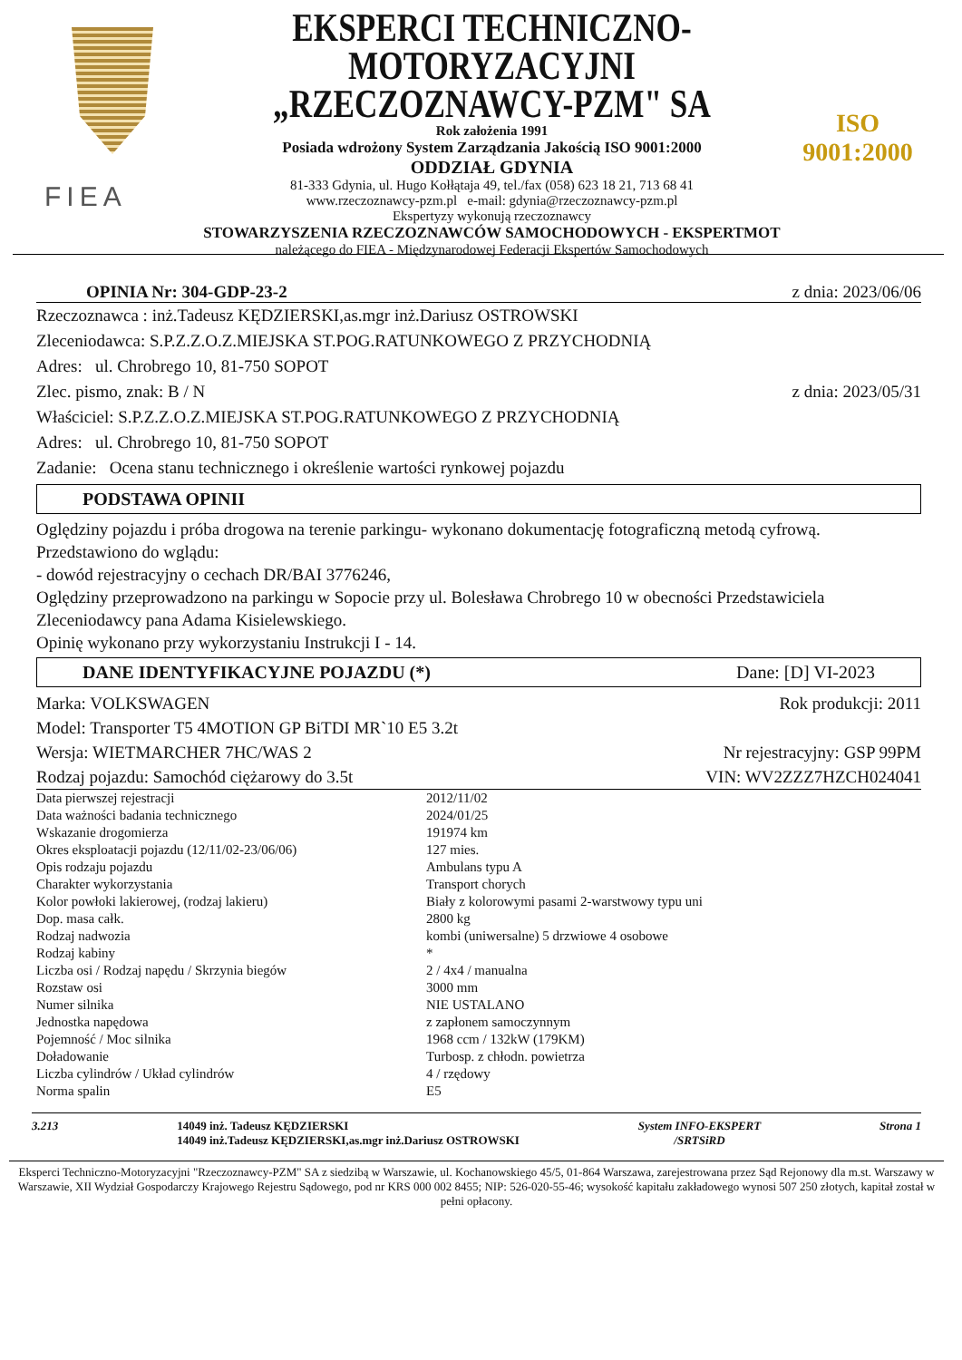FIEA
EKSPERCI TECHNICZNO-MOTORYZACYJNI
„RZECZOZNAWCY-PZM" SA
Rok założenia 1991
Posiada wdrożony System Zarządzania Jakością ISO 9001:2000
ODDZIAŁ GDYNIA
81-333 Gdynia, ul. Hugo Kołłątaja 49, tel./fax (058) 623 18 21, 713 68 41
www.rzeczoznawcy-pzm.pl e-mail: gdynia@rzeczoznawcy-pzm.pl
Ekspertyzy wykonują rzeczoznawcy
STOWARZYSZENIA RZECZOZNAWCÓW SAMOCHODOWYCH - EKSPERTMOT
należącego do FIEA - Międzynarodowej Federacji Ekspertów Samochodowych
ISO
9001:2000
OPINIA Nr: 304-GDP-23-2 z dnia: 2023/06/06
Rzeczoznawca : inż.Tadeusz KĘDZIERSKI,as.mgr inż.Dariusz OSTROWSKI
Zleceniodawca: S.P.Z.Z.O.Z.MIEJSKA ST.POG.RATUNKOWEGO Z PRZYCHODNIĄ
Adres: ul. Chrobrego 10, 81-750 SOPOT
Zlec. pismo, znak: B / N z dnia: 2023/05/31
Właściciel: S.P.Z.Z.O.Z.MIEJSKA ST.POG.RATUNKOWEGO Z PRZYCHODNIĄ
Adres: ul. Chrobrego 10, 81-750 SOPOT
Zadanie: Ocena stanu technicznego i określenie wartości rynkowej pojazdu
PODSTAWA OPINII
Oględziny pojazdu i próba drogowa na terenie parkingu- wykonano dokumentację fotograficzną metodą cyfrową.
Przedstawiono do wglądu:
- dowód rejestracyjny o cechach DR/BAI 3776246,
Oględziny przeprowadzono na parkingu w Sopocie przy ul. Bolesława Chrobrego 10 w obecności Przedstawiciela Zleceniodawcy pana Adama Kisielewskiego.
Opinię wykonano przy wykorzystaniu Instrukcji I - 14.
DANE IDENTYFIKACYJNE POJAZDU (*) Dane: [D] VI-2023
Marka: VOLKSWAGEN Rok produkcji: 2011
Model: Transporter T5 4MOTION GP BiTDI MR`10 E5 3.2t
Wersja: WIETMARCHER 7HC/WAS 2 Nr rejestracyjny: GSP 99PM
Rodzaj pojazdu: Samochód ciężarowy do 3.5t VIN: WV2ZZZ7HZCH024041
| Data pierwszej rejestracji | 2012/11/02 |
| Data ważności badania technicznego | 2024/01/25 |
| Wskazanie drogomierza | 191974 km |
| Okres eksploatacji pojazdu (12/11/02-23/06/06) | 127 mies. |
| Opis rodzaju pojazdu | Ambulans typu A |
| Charakter wykorzystania | Transport chorych |
| Kolor powłoki lakierowej, (rodzaj lakieru) | Biały z kolorowymi pasami 2-warstwowy typu uni |
| Dop. masa całk. | 2800 kg |
| Rodzaj nadwozia | kombi (uniwersalne) 5 drzwiowe 4 osobowe |
| Rodzaj kabiny | * |
| Liczba osi / Rodzaj napędu / Skrzynia biegów | 2 / 4x4 / manualna |
| Rozstaw osi | 3000 mm |
| Numer silnika | NIE USTALANO |
| Jednostka napędowa | z zapłonem samoczynnym |
| Pojemność / Moc silnika | 1968 ccm / 132kW (179KM) |
| Doładowanie | Turbosp. z chłodn. powietrza |
| Liczba cylindrów / Układ cylindrów | 4 / rzędowy |
| Norma spalin | E5 |
3.213 14049 inż. Tadeusz KĘDZIERSKI
14049 inż.Tadeusz KĘDZIERSKI,as.mgr inż.Dariusz OSTROWSKI System INFO-EKSPERT
/SRTSiRD Strona 1
Eksperci Techniczno-Motoryzacyjni "Rzeczoznawcy-PZM" SA z siedzibą w Warszawie, ul. Kochanowskiego 45/5, 01-864 Warszawa, zarejestrowana przez Sąd Rejonowy dla m.st. Warszawy w Warszawie, XII Wydział Gospodarczy Krajowego Rejestru Sądowego, pod nr KRS 000 002 8455; NIP: 526-020-55-46; wysokość kapitału zakładowego wynosi 507 250 złotych, kapitał został w pełni opłacony.